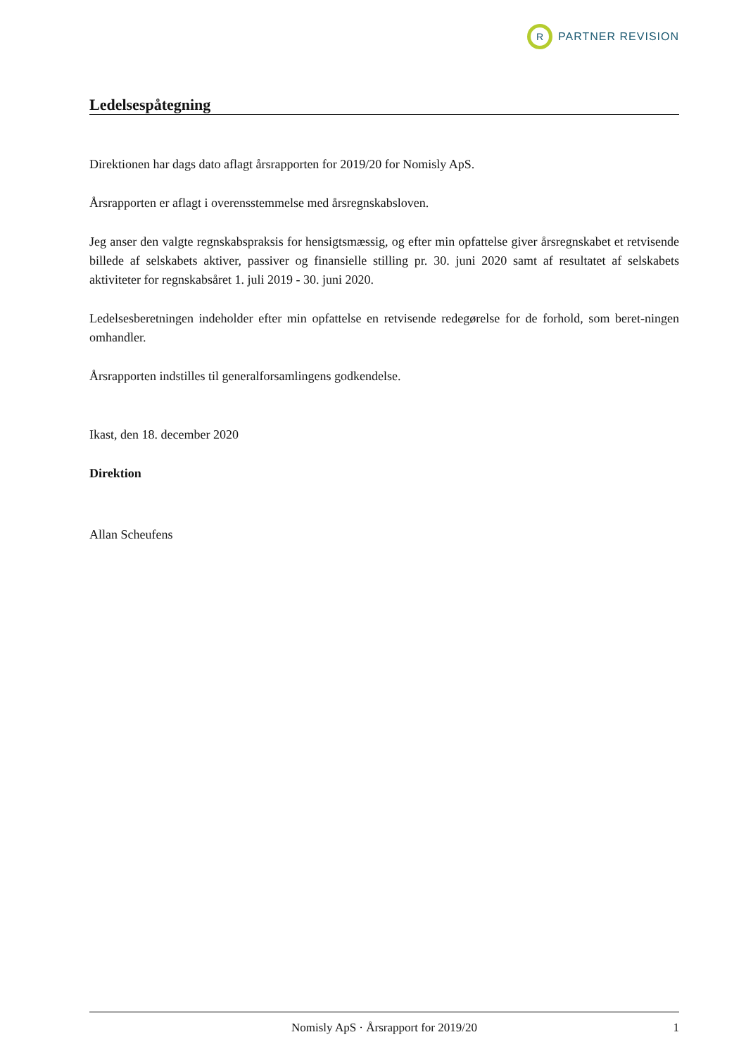R
PARTNER REVISION
Ledelsespåtegning
Direktionen har dags dato aflagt årsrapporten for 2019/20 for Nomisly ApS.
Årsrapporten er aflagt i overensstemmelse med årsregnskabsloven.
Jeg anser den valgte regnskabspraksis for hensigtsmæssig, og efter min opfattelse giver årsregnskabet et retvisende billede af selskabets aktiver, passiver og finansielle stilling pr. 30. juni 2020 samt af resultatet af selskabets aktiviteter for regnskabsåret 1. juli 2019 - 30. juni 2020.
Ledelsesberetningen indeholder efter min opfattelse en retvisende redegørelse for de forhold, som beret-ningen omhandler.
Årsrapporten indstilles til generalforsamlingens godkendelse.
Ikast, den 18. december 2020
Direktion
Allan Scheufens
Nomisly ApS · Årsrapport for 2019/20 1